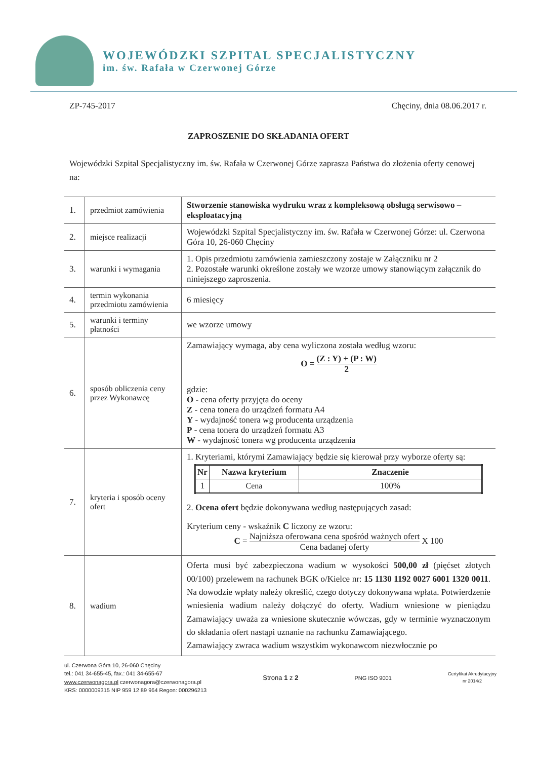WOJEWÓDZKI SZPITAL SPECJALISTYCZNY
im. św. Rafała w Czerwonej Górze
ZP-745-2017 Chęciny, dnia 08.06.2017 r.
ZAPROSZENIE DO SKŁADANIA OFERT
Wojewódzki Szpital Specjalistyczny im. św. Rafała w Czerwonej Górze zaprasza Państwa do złożenia oferty cenowej na:
| 1. | przedmiot zamówienia | Stworzenie stanowiska wydruku wraz z kompleksową obsługą serwisowo – eksploatacyjną |
| 2. | miejsce realizacji | Wojewódzki Szpital Specjalistyczny im. św. Rafała w Czerwonej Górze: ul. Czerwona Góra 10, 26-060 Chęciny |
| 3. | warunki i wymagania | 1. Opis przedmiotu zamówienia zamieszczony zostaje w Załączniku nr 2 2. Pozostałe warunki określone zostały we wzorze umowy stanowiącym załącznik do niniejszego zaproszenia. |
| 4. | termin wykonania przedmiotu zamówienia | 6 miesięcy |
| 5. | warunki i terminy płatności | we wzorze umowy |
| 6. | sposób obliczenia ceny przez Wykonawcę | Zamawiający wymaga, aby cena wyliczona została według wzoru: O = (Z : Y) + (P : W) 2 gdzie: O - cena oferty przyjęta do oceny Z - cena tonera do urządzeń formatu A4 Y - wydajność tonera wg producenta urządzenia P - cena tonera do urządzeń formatu A3 W - wydajność tonera wg producenta urządzenia |
| 7. | kryteria i sposób oceny ofert | 1. Kryteriami, którymi Zamawiający będzie się kierował przy wyborze oferty są: / Nr / Nazwa kryterium / Znaczenie / / --- / --- / --- / / 1 / Cena / 100% / 2. Ocena ofert będzie dokonywana według następujących zasad: Kryterium ceny - wskaźnik C liczony ze wzoru: C = Najniższa oferowana cena spośród ważnych ofert Cena badanej oferty X 100 |
| 8. | wadium | Oferta musi być zabezpieczona wadium w wysokości 500,00 zł (pięćset złotych 00/100) przelewem na rachunek BGK o/Kielce nr: 15 1130 1192 0027 6001 1320 0011 . Na dowodzie wpłaty należy określić, czego dotyczy dokonywana wpłata. Potwierdzenie wniesienia wadium należy dołączyć do oferty. Wadium wniesione w pieniądzu Zamawiający uważa za wniesione skutecznie wówczas, gdy w terminie wyznaczonym do składania ofert nastąpi uznanie na rachunku Zamawiającego. Zamawiający zwraca wadium wszystkim wykonawcom niezwłocznie po |
ul. Czerwona Góra 10, 26-060 Chęciny
tel.: 041 34-655-45, fax.: 041 34-655-67
www.czerwonagora.pl czerwonagora@czerwonagora.pl
KRS: 0000009315 NIP 959 12 89 964 Regon: 000296213
Strona 1 z 2
PNG ISO 9001
Certyfikat Akredytacyjny
nr 2014/2